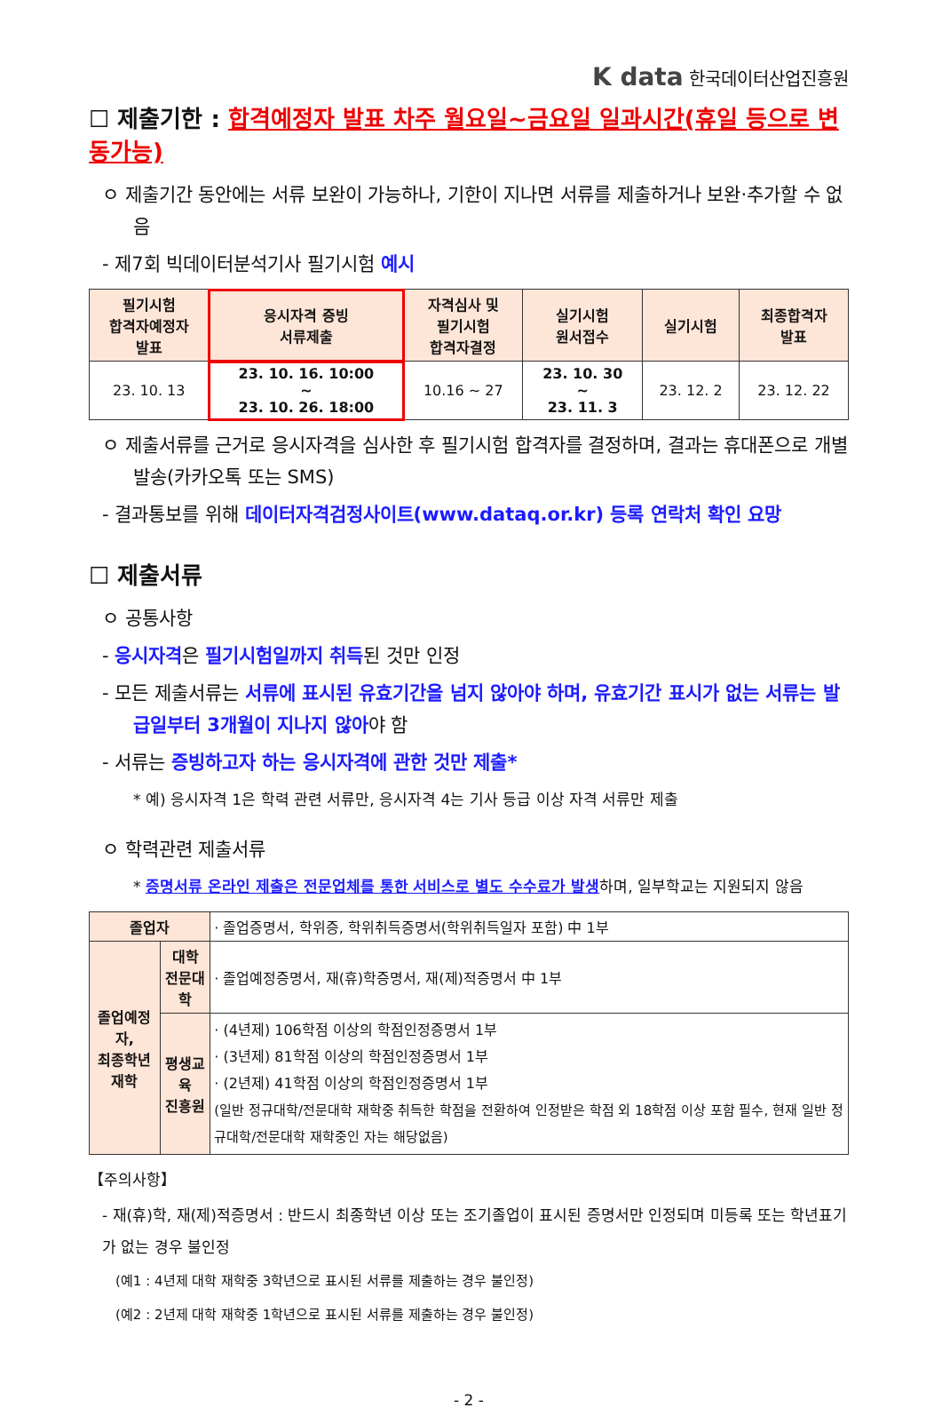K data 한국데이터산업진흥원
☐ 제출기한 : 합격예정자 발표 차주 월요일~금요일 일과시간(휴일 등으로 변동가능)
ㅇ 제출기간 동안에는 서류 보완이 가능하나, 기한이 지나면 서류를 제출하거나 보완·추가할 수 없음
- 제7회 빅데이터분석기사 필기시험 예시
| 필기시험 합격자예정자 발표 | 응시자격 증빙 서류제출 | 자격심사 및 필기시험 합격자결정 | 실기시험 원서접수 | 실기시험 | 최종합격자 발표 |
| --- | --- | --- | --- | --- | --- |
| 23. 10. 13 | 23. 10. 16. 10:00 ~ 23. 10. 26. 18:00 | 10.16 ~ 27 | 23. 10. 30 ~ 23. 11. 3 | 23. 12. 2 | 23. 12. 22 |
ㅇ 제출서류를 근거로 응시자격을 심사한 후 필기시험 합격자를 결정하며, 결과는 휴대폰으로 개별 발송(카카오톡 또는 SMS)
- 결과통보를 위해 데이터자격검정사이트(www.dataq.or.kr) 등록 연락처 확인 요망
☐ 제출서류
ㅇ 공통사항
- 응시자격은 필기시험일까지 취득된 것만 인정
- 모든 제출서류는 서류에 표시된 유효기간을 넘지 않아야 하며, 유효기간 표시가 없는 서류는 발급일부터 3개월이 지나지 않아야 함
- 서류는 증빙하고자 하는 응시자격에 관한 것만 제출*
* 예) 응시자격 1은 학력 관련 서류만, 응시자격 4는 기사 등급 이상 자격 서류만 제출
ㅇ 학력관련 제출서류
* 증명서류 온라인 제출은 전문업체를 통한 서비스로 별도 수수료가 발생하며, 일부학교는 지원되지 않음
| 졸업자 | | · 졸업증명서, 학위증, 학위취득증명서(학위취득일자 포함) 中 1부 |
| 졸업예정자, 최종학년재학 | 대학 전문대학 | · 졸업예정증명서, 재(휴)학증명서, 재(제)적증명서 中 1부 |
| | 평생교육 진흥원 | · (4년제) 106학점 이상의 학점인정증명서 1부 · (3년제) 81학점 이상의 학점인정증명서 1부 · (2년제) 41학점 이상의 학점인정증명서 1부 (일반 정규대학/전문대학 재학중 취득한 학점을 전환하여 인정받은 학점 외 18학점 이상 포함 필수, 현재 일반 정규대학/전문대학 재학중인 자는 해당없음) |
【주의사항】
- 재(휴)학, 재(제)적증명서 : 반드시 최종학년 이상 또는 조기졸업이 표시된 증명서만 인정되며 미등록 또는 학년표기가 없는 경우 불인정
(예1 : 4년제 대학 재학중 3학년으로 표시된 서류를 제출하는 경우 불인정)
(예2 : 2년제 대학 재학중 1학년으로 표시된 서류를 제출하는 경우 불인정)
- 2 -